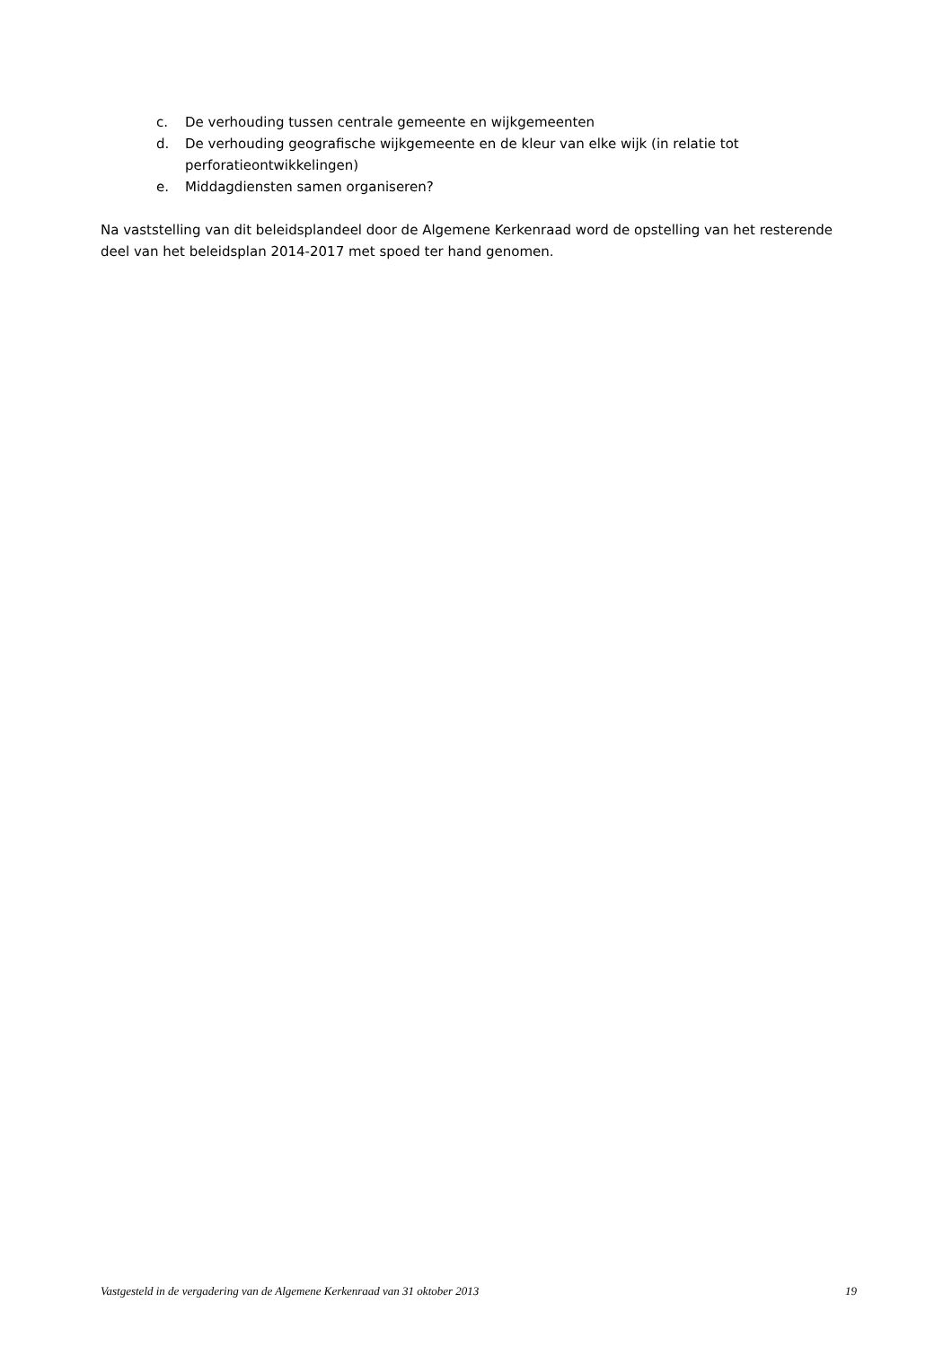c. De verhouding tussen centrale gemeente en wijkgemeenten
d. De verhouding geografische wijkgemeente en de kleur van elke wijk (in relatie tot perforatieontwikkelingen)
e. Middagdiensten samen organiseren?
Na vaststelling van dit beleidsplandeel door de Algemene Kerkenraad word de opstelling van het resterende deel van het beleidsplan 2014-2017 met spoed ter hand genomen.
Vastgesteld in de vergadering van de Algemene Kerkenraad van 31 oktober 2013 19